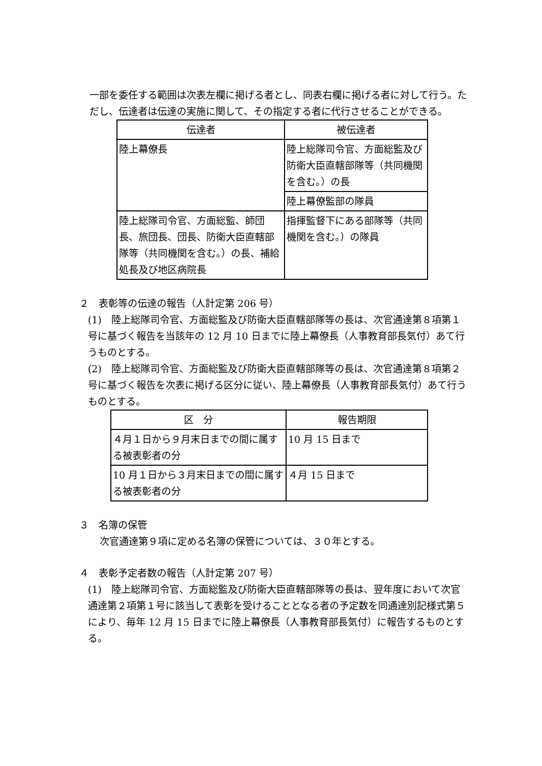一部を委任する範囲は次表左欄に掲げる者とし、同表右欄に掲げる者に対して行う。ただし、伝達者は伝達の実施に関して、その指定する者に代行させることができる。
| 伝達者 | 被伝達者 |
| --- | --- |
| 陸上幕僚長 | 陸上総隊司令官、方面総監及び防衛大臣直轄部隊等（共同機関を含む。）の長 |
| | 陸上幕僚監部の隊員 |
| 陸上総隊司令官、方面総監、師団長、旅団長、団長、防衛大臣直轄部隊等（共同機関を含む。）の長、補給処長及び地区病院長 | 指揮監督下にある部隊等（共同機関を含む。）の隊員 |
２　表彰等の伝達の報告（人計定第 206 号）
(1)　陸上総隊司令官、方面総監及び防衛大臣直轄部隊等の長は、次官通達第８項第１号に基づく報告を当該年の 12 月 10 日までに陸上幕僚長（人事教育部長気付）あて行うものとする。
(2)　陸上総隊司令官、方面総監及び防衛大臣直轄部隊等の長は、次官通達第８項第２号に基づく報告を次表に掲げる区分に従い、陸上幕僚長（人事教育部長気付）あて行うものとする。
| 区 分 | 報告期限 |
| --- | --- |
| ４月１日から９月末日までの間に属する被表彰者の分 | 10 月 15 日まで |
| 10 月１日から３月末日までの間に属する被表彰者の分 | ４月 15 日まで |
３　名簿の保管
次官通達第９項に定める名簿の保管については、３０年とする。
４　表彰予定者数の報告（人計定第 207 号）
(1)　陸上総隊司令官、方面総監及び防衛大臣直轄部隊等の長は、翌年度において次官通達第２項第１号に該当して表彰を受けることとなる者の予定数を同通達別記様式第５により、毎年 12 月 15 日までに陸上幕僚長（人事教育部長気付）に報告するものとする。